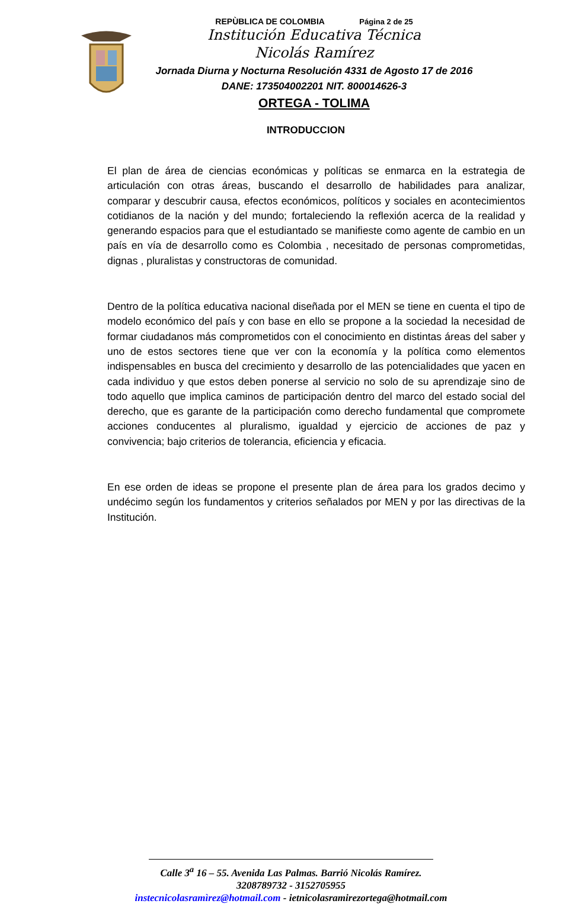REPÙBLICA DE COLOMBIA Página 2 de 25
Institución Educativa Técnica
Nicolás Ramírez
Jornada Diurna y Nocturna Resolución 4331 de Agosto 17 de 2016
DANE: 173504002201 NIT. 800014626-3
ORTEGA - TOLIMA
INTRODUCCION
El plan de área de ciencias económicas y políticas se enmarca en la estrategia de articulación con otras áreas, buscando el desarrollo de habilidades para analizar, comparar y descubrir causa, efectos económicos, políticos y sociales en acontecimientos cotidianos de la nación y del mundo; fortaleciendo la reflexión acerca de la realidad y generando espacios para que el estudiantado se manifieste como agente de cambio en un país en vía de desarrollo como es Colombia , necesitado de personas comprometidas, dignas , pluralistas y constructoras de comunidad.
Dentro de la política educativa nacional diseñada por el MEN se tiene en cuenta el tipo de modelo económico del país y con base en ello se propone a la sociedad la necesidad de formar ciudadanos más comprometidos con el conocimiento en distintas áreas del saber y uno de estos sectores tiene que ver con la economía y la política como elementos indispensables en busca del crecimiento y desarrollo de las potencialidades que yacen en cada individuo y que estos deben ponerse al servicio no solo de su aprendizaje sino de todo aquello que implica caminos de participación dentro del marco del estado social del derecho, que es garante de la participación como derecho fundamental que compromete acciones conducentes al pluralismo, igualdad y ejercicio de acciones de paz y convivencia; bajo criterios de tolerancia, eficiencia y eficacia.
En ese orden de ideas se propone el presente plan de área para los grados decimo y undécimo según los fundamentos y criterios señalados por MEN y por las directivas de la Institución.
Calle 3<sup>a</sup> 16 – 55. Avenida Las Palmas. Barrió Nicolás Ramírez.
3208789732 - 3152705955
instecnicolasramìrez@hotmail.com - ietnicolasramirezortega@hotmail.com